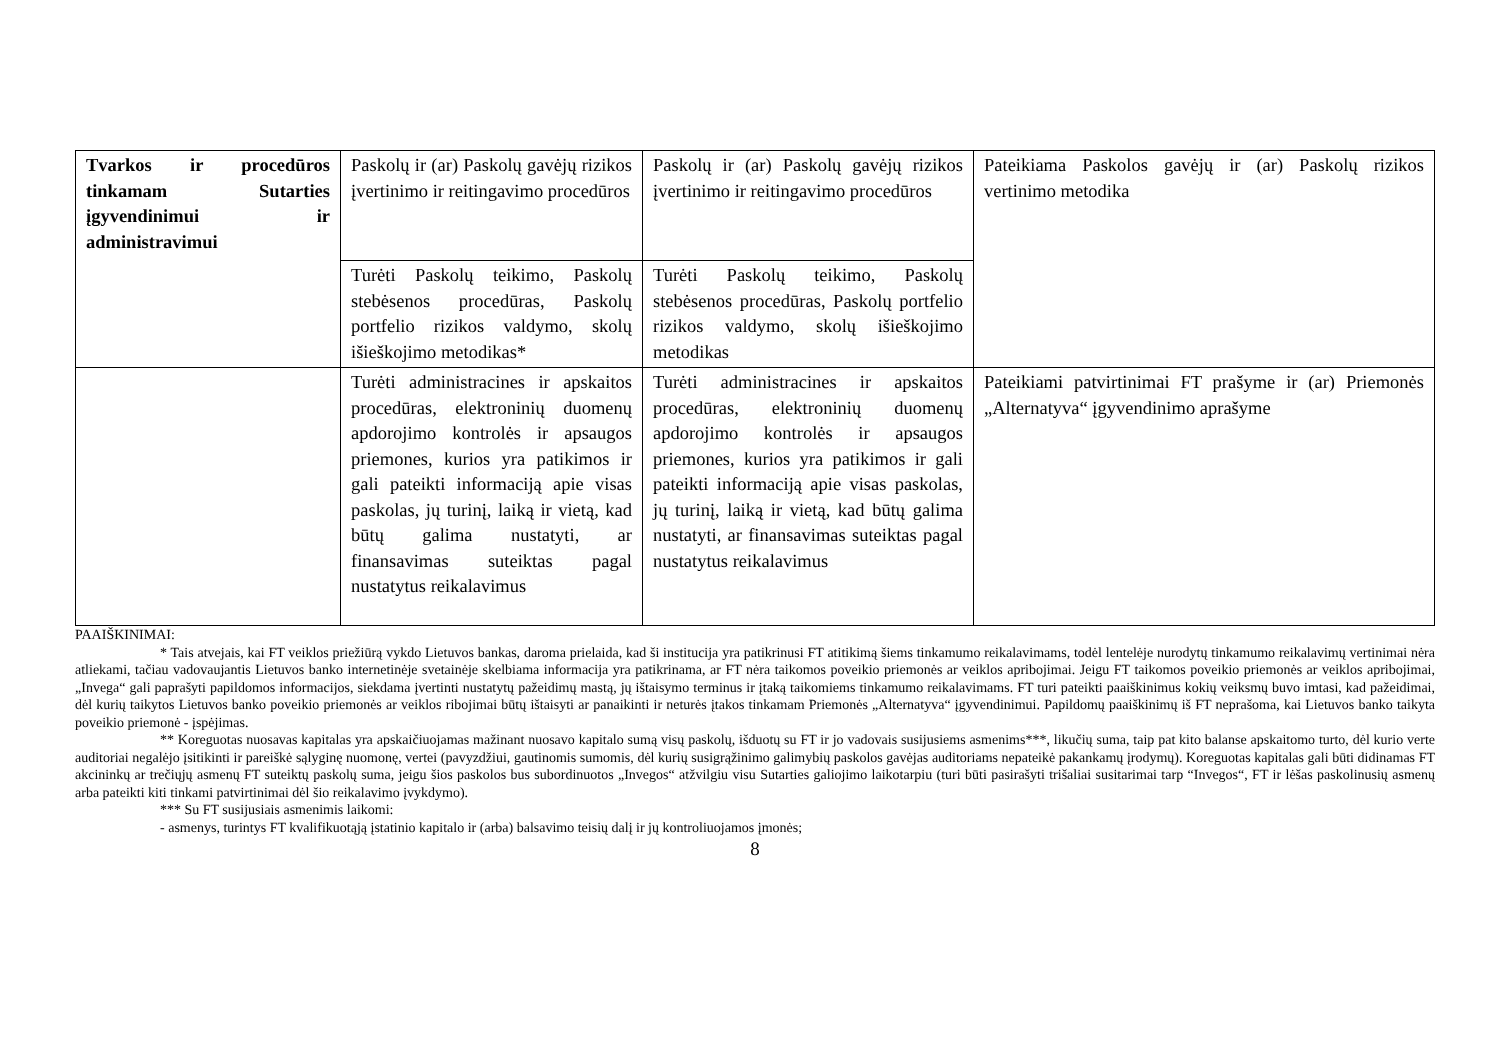| Tvarkos ir procedūros tinkamam Sutarties įgyvendinimui ir administravimui | Paskolų ir (ar) Paskolų gavėjų rizikos įvertinimo ir reitingavimo procedūros | Paskolų ir (ar) Paskolų gavėjų rizikos įvertinimo ir reitingavimo procedūros | Pateikiama Paskolos gavėjų ir (ar) Paskolų rizikos vertinimo metodika |
| | Turėti Paskolų teikimo, Paskolų stebėsenos procedūras, Paskolų portfelio rizikos valdymo, skolų išieškojimo metodikas* | Turėti Paskolų teikimo, Paskolų stebėsenos procedūras, Paskolų portfelio rizikos valdymo, skolų išieškojimo metodikas | |
| | Turėti administracines ir apskaitos procedūras, elektroninių duomenų apdorojimo kontrolės ir apsaugos priemones, kurios yra patikimos ir gali pateikti informaciją apie visas paskolas, jų turinį, laiką ir vietą, kad būtų galima nustatyti, ar finansavimas suteiktas pagal nustatytus reikalavimus | Turėti administracines ir apskaitos procedūras, elektroninių duomenų apdorojimo kontrolės ir apsaugos priemones, kurios yra patikimos ir gali pateikti informaciją apie visas paskolas, jų turinį, laiką ir vietą, kad būtų galima nustatyti, ar finansavimas suteiktas pagal nustatytus reikalavimus | Pateikiami patvirtinimai FT prašyme ir (ar) Priemonės „Alternatyva“ įgyvendinimo aprašyme |
PAAIŠKINIMAI:
* Tais atvejais, kai FT veiklos priežiūrą vykdo Lietuvos bankas, daroma prielaida, kad ši institucija yra patikrinusi FT atitikimą šiems tinkamumo reikalavimams, todėl lentelėje nurodytų tinkamumo reikalavimų vertinimai nėra atliekami, tačiau vadovaujantis Lietuvos banko internetinėje svetainėje skelbiama informacija yra patikrinama, ar FT nėra taikomos poveikio priemonės ar veiklos apribojimai. Jeigu FT taikomos poveikio priemonės ar veiklos apribojimai, „Invega“ gali paprašyti papildomos informacijos, siekdama įvertinti nustatytų pažeidimų mastą, jų ištaisymo terminus ir įtaką taikomiems tinkamumo reikalavimams. FT turi pateikti paaiškinimus kokių veiksmų buvo imtasi, kad pažeidimai, dėl kurių taikytos Lietuvos banko poveikio priemonės ar veiklos ribojimai būtų ištaisyti ar panaikinti ir neturės įtakos tinkamam Priemonės „Alternatyva“ įgyvendinimui. Papildomų paaiškinimų iš FT neprašoma, kai Lietuvos banko taikyta poveikio priemonė - įspėjimas.
** Koreguotas nuosavas kapitalas yra apskaičiuojamas mažinant nuosavo kapitalo sumą visų paskolų, išduotų su FT ir jo vadovais susijusiems asmenims***, likučių suma, taip pat kito balanse apskaitomo turto, dėl kurio verte auditoriai negalėjo įsitikinti ir pareiškė sąlyginę nuomonę, vertei (pavyzdžiui, gautinomis sumomis, dėl kurių susigrąžinimo galimybių paskolos gavėjas auditoriams nepateikė pakankamų įrodymų). Koreguotas kapitalas gali būti didinamas FT akcininkų ar trečiųjų asmenų FT suteiktų paskolų suma, jeigu šios paskolos bus subordinuotos „Invegos“ atžvilgiu visu Sutarties galiojimo laikotarpiu (turi būti pasirašyti trišaliai susitarimai tarp “Invegos“, FT ir lėšas paskolinusių asmenų arba pateikti kiti tinkami patvirtinimai dėl šio reikalavimo įvykdymo).
*** Su FT susijusiais asmenimis laikomi:
- asmenys, turintys FT kvalifikuotąją įstatinio kapitalo ir (arba) balsavimo teisių dalį ir jų kontroliuojamos įmonės;
8